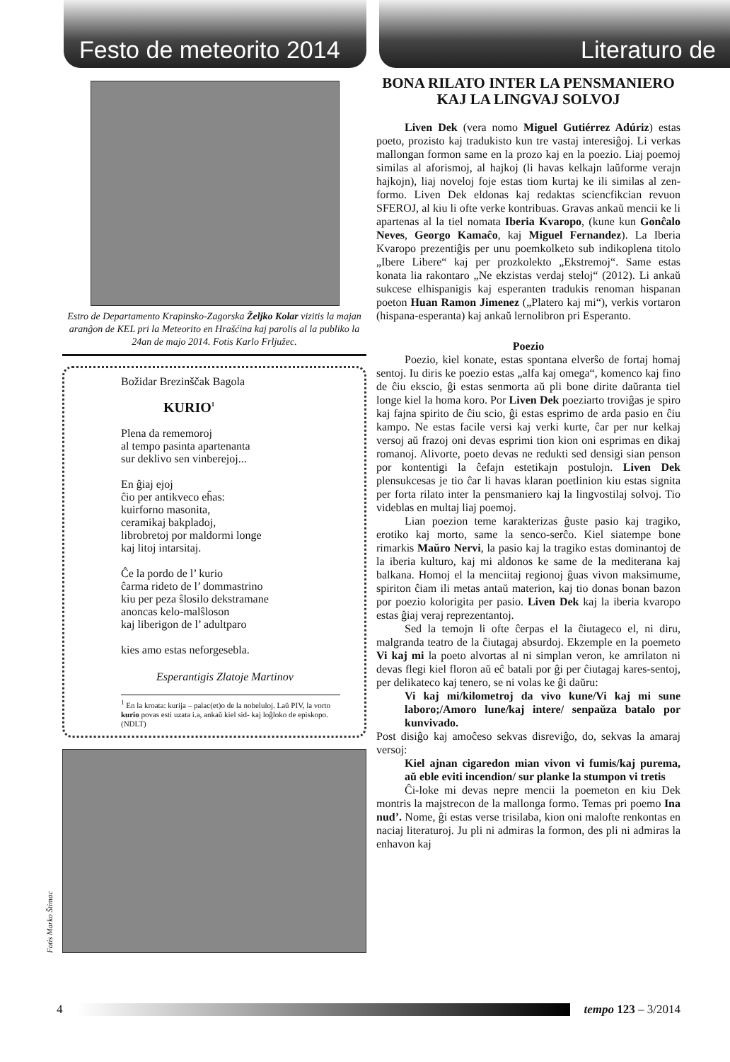Festo de meteorito 2014
Literaturo de
Estro de Departamento Krapinsko-Zagorska Željko Kolar vizitis la majan aranĝon de KEL pri la Meteorito en Hrašćina kaj parolis al la publiko la 24an de majo 2014. Fotis Karlo Frljužec.
Božidar Brezinščak Bagola
KURIO<sup>1</sup>
Plena da rememoroj
al tempo pasinta apartenanta
sur deklivo sen vinberejoj...
En ĝiaj ejoj
ĉio per antikveco eĥas:
kuirforno masonita,
ceramikaj bakpladoj,
librobretoj por maldormi longe
kaj litoj intarsitaj.
Ĉe la pordo de l’ kurio
ĉarma rideto de l’ dommastrino
kiu per peza ŝlosilo dekstramane
anoncas kelo-malŝloson
kaj liberigon de l’ adultparo
kies amo estas neforgesebla.
Esperantigis Zlatoje Martinov
<sup>1</sup> En la kroata: kurija – palac(et)o de la nobeluloj. Laŭ PIV, la vorto kurio povas esti uzata i.a, ankaŭ kiel sid- kaj loĝloko de episkopo. (NDLT)
Fotis Marko Štimac
BONA RILATO INTER LA PENSMANIERO KAJ LA LINGVAJ SOLVOJ
Liven Dek (vera nomo Miguel Gutiérrez Adúriz) estas poeto, prozisto kaj tradukisto kun tre vastaj interesiĝoj. Li verkas mallongan formon same en la prozo kaj en la poezio. Liaj poemoj similas al aforismoj, al hajkoj (li havas kelkajn laŭforme verajn hajkojn), liaj noveloj foje estas tiom kurtaj ke ili similas al zen-formo. Liven Dek eldonas kaj redaktas sciencfikcian revuon SFEROJ, al kiu li ofte verke kontribuas. Gravas ankaŭ mencii ke li apartenas al la tiel nomata Iberia Kvaropo, (kune kun Gonĉalo Neves, Georgo Kamaĉo, kaj Miguel Fernandez). La Iberia Kvaropo prezentiĝis per unu poemkolketo sub indikoplena titolo „Ibere Libere“ kaj per prozkolekto „Ekstremoj“. Same estas konata lia rakontaro „Ne ekzistas verdaj steloj“ (2012). Li ankaŭ sukcese elhispanigis kaj esperanten tradukis renoman hispanan poeton Huan Ramon Jimenez („Platero kaj mi“), verkis vortaron (hispana-esperanta) kaj ankaŭ lernolibron pri Esperanto.
Poezio
Poezio, kiel konate, estas spontana elverŝo de fortaj homaj sentoj. Iu diris ke poezio estas „alfa kaj omega“, komenco kaj fino de ĉiu ekscio, ĝi estas senmorta aŭ pli bone dirite daŭranta tiel longe kiel la homa koro. Por Liven Dek poeziarto troviĝas je spiro kaj fajna spirito de ĉiu scio, ĝi estas esprimo de arda pasio en ĉiu kampo. Ne estas facile versi kaj verki kurte, ĉar per nur kelkaj versoj aŭ frazoj oni devas esprimi tion kion oni esprimas en dikaj romanoj. Alivorte, poeto devas ne redukti sed densigi sian penson por kontentigi la ĉefajn estetikajn postulojn. Liven Dek plensukcesas je tio ĉar li havas klaran poetlinion kiu estas signita per forta rilato inter la pensmaniero kaj la lingvostilaj solvoj. Tio videblas en multaj liaj poemoj.
Lian poezion teme karakterizas ĝuste pasio kaj tragiko, erotiko kaj morto, same la senco-serĉo. Kiel siatempe bone rimarkis Maŭro Nervi, la pasio kaj la tragiko estas dominantoj de la iberia kulturo, kaj mi aldonos ke same de la mediterana kaj balkana. Homoj el la menciitaj regionoj ĝuas vivon maksimume, spiriton ĉiam ili metas antaŭ materion, kaj tio donas bonan bazon por poezio kolorigita per pasio. Liven Dek kaj la iberia kvaropo estas ĝiaj veraj reprezentantoj.
Sed la temojn li ofte ĉerpas el la ĉiutageco el, ni diru, malgranda teatro de la ĉiutagaj absurdoj. Ekzemple en la poemeto Vi kaj mi la poeto alvortas al ni simplan veron, ke amrilaton ni devas flegi kiel floron aŭ eĉ batali por ĝi per ĉiutagaj kares-sentoj, per delikateco kaj tenero, se ni volas ke ĝi daŭru:
Vi kaj mi/kilometroj da vivo kune/Vi kaj mi sune laboro;/Amoro lune/kaj intere/ senpaŭza batalo por kunvivado.
Post disiĝo kaj amoĉeso sekvas disreviĝo, do, sekvas la amaraj versoj:
Kiel ajnan cigaredon mian vivon vi fumis/kaj purema, aŭ eble eviti incendion/ sur planke la stumpon vi tretis
Ĉi-loke mi devas nepre mencii la poemeton en kiu Dek montris la majstrecon de la mallonga formo. Temas pri poemo Ina nud’. Nome, ĝi estas verse trisilaba, kion oni malofte renkontas en naciaj literaturoj. Ju pli ni admiras la formon, des pli ni admiras la enhavon kaj
4 tempo 123 – 3/2014